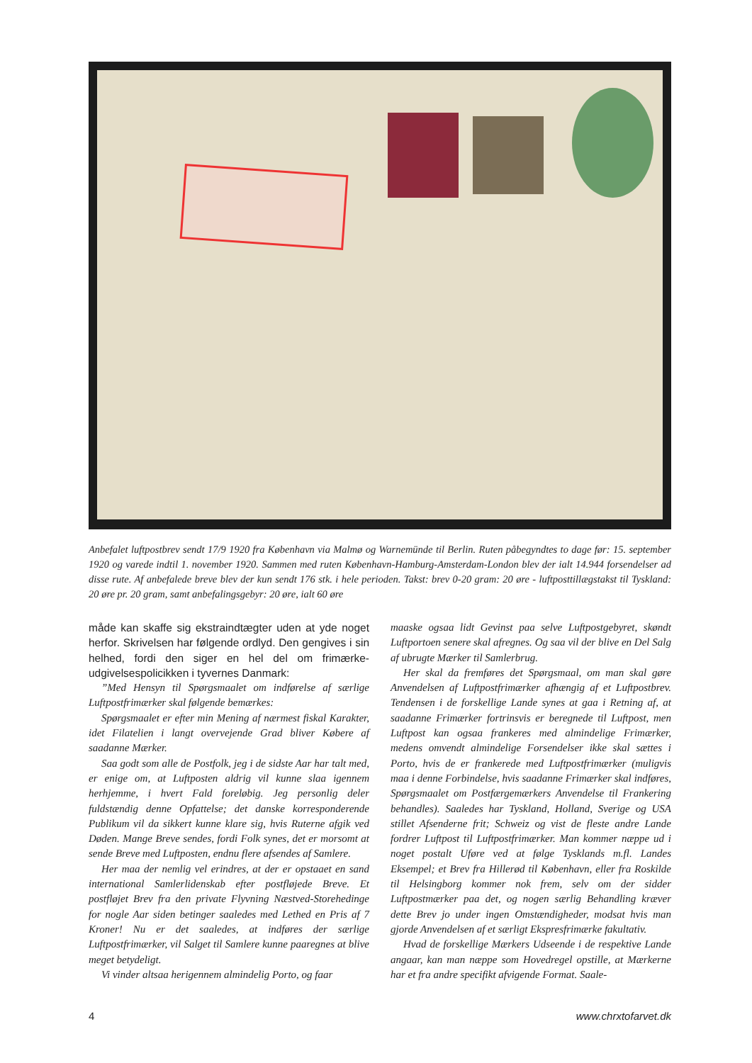Anbefalet luftpostbrev sendt 17/9 1920 fra København via Malmø og Warnemünde til Berlin. Ruten påbegyndtes to dage før: 15. september 1920 og varede indtil 1. november 1920. Sammen med ruten København-Hamburg-Amsterdam-London blev der ialt 14.944 forsendelser ad disse rute. Af anbefalede breve blev der kun sendt 176 stk. i hele perioden. Takst: brev 0-20 gram: 20 øre - luftposttillægstakst til Tyskland: 20 øre pr. 20 gram, samt anbefalingsgebyr: 20 øre, ialt 60 øre
måde kan skaffe sig ekstraindtægter uden at yde noget herfor. Skrivelsen har følgende ordlyd. Den gengives i sin helhed, fordi den siger en hel del om frimærke­udgivelsespolicikken i tyvernes Danmark:
”Med Hensyn til Spørgsmaalet om indførelse af særlige Luftpostfrimærker skal følgende bemærkes:
Spørgsmaalet er efter min Mening af nærmest fiskal Karakter, idet Filatelien i langt overvejende Grad bliver Købere af saadanne Mærker.
Saa godt som alle de Postfolk, jeg i de sidste Aar har talt med, er enige om, at Luftposten aldrig vil kunne slaa igennem herhjemme, i hvert Fald foreløbig. Jeg personlig deler fuldstændig denne Opfattelse; det danske korresponderende Publikum vil da sikkert kunne klare sig, hvis Ruterne afgik ved Døden. Mange Breve sendes, fordi Folk synes, det er morsomt at sende Breve med Luftposten, endnu flere afsendes af Samlere.
Her maa der nemlig vel erindres, at der er opstaaet en sand international Samlerlidenskab efter postfløjede Breve. Et postfløjet Brev fra den private Flyvning Næstved-Storehedinge for nogle Aar siden betinger saaledes med Lethed en Pris af 7 Kroner! Nu er det saaledes, at indføres der særlige Luftpostfrimærker, vil Salget til Samlere kunne paaregnes at blive meget betydeligt.
Vi vinder altsaa herigennem almindelig Porto, og faar
maaske ogsaa lidt Gevinst paa selve Luftpostgebyret, skøndt Luftportoen senere skal afregnes. Og saa vil der blive en Del Salg af ubrugte Mærker til Samlerbrug.
Her skal da fremføres det Spørgsmaal, om man skal gøre Anvendelsen af Luftpostfrimærker afhængig af et Luftpostbrev. Tendensen i de forskellige Lande synes at gaa i Retning af, at saadanne Frimærker fortrinsvis er beregnede til Luftpost, men Luftpost kan ogsaa frankeres med almindelige Frimærker, medens omvendt almindelige Forsendelser ikke skal sættes i Porto, hvis de er frankerede med Luftpostfrimærker (muligvis maa i denne Forbindelse, hvis saadanne Frimærker skal indføres, Spørgsmaalet om Postfærgemærkers Anvendelse til Frankering behandles). Saaledes har Tyskland, Holland, Sverige og USA stillet Afsenderne frit; Schweiz og vist de fleste andre Lande fordrer Luftpost til Luftpostfrimærker. Man kommer næppe ud i noget postalt Uføre ved at følge Tysklands m.fl. Landes Eksempel; et Brev fra Hillerød til København, eller fra Roskilde til Helsingborg kommer nok frem, selv om der sidder Luftpostmærker paa det, og nogen særlig Behandling kræver dette Brev jo under ingen Omstændigheder, modsat hvis man gjorde Anvendelsen af et særligt Ekspresfrimærke fakultativ.
Hvad de forskellige Mærkers Udseende i de respektive Lande angaar, kan man næppe som Hovedregel opstille, at Mærkerne har et fra andre specifikt afvigende Format. Saale-
4 www.chrxtofarvet.dk